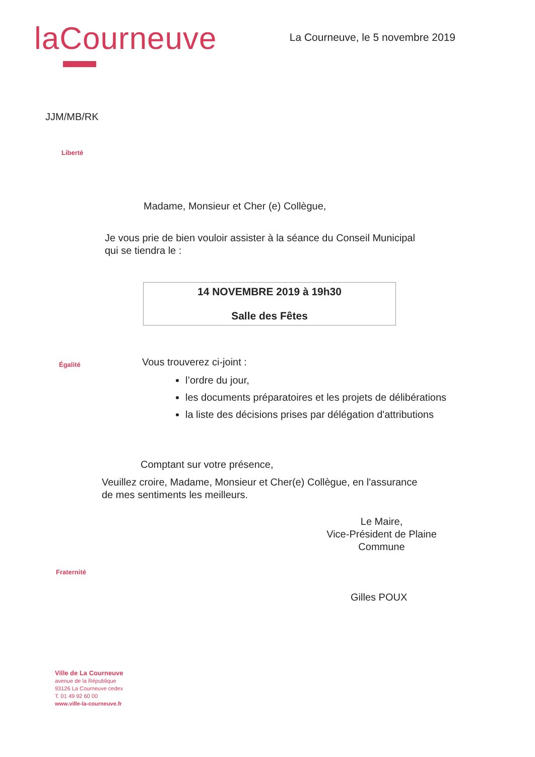laCourneuve
La Courneuve, le 5 novembre 2019
JJM/MB/RK
Liberté
Madame, Monsieur et Cher (e) Collègue,
Je vous prie de bien vouloir assister à la séance du Conseil Municipal
qui se tiendra le :
14 NOVEMBRE 2019 à 19h30
Salle des Fêtes
Égalité
Vous trouverez ci-joint :
l’ordre du jour,
les documents préparatoires et les projets de délibérations
la liste des décisions prises par délégation d'attributions
Comptant sur votre présence,
Veuillez croire, Madame, Monsieur et Cher(e) Collègue, en l'assurance
de mes sentiments les meilleurs.
Le Maire,
Vice-Président de Plaine
Commune
Fraternité
Gilles POUX
Ville de La Courneuve
avenue de la République
93126 La Courneuve cedex
T. 01 49 92 60 00
www.ville-la-courneuve.fr